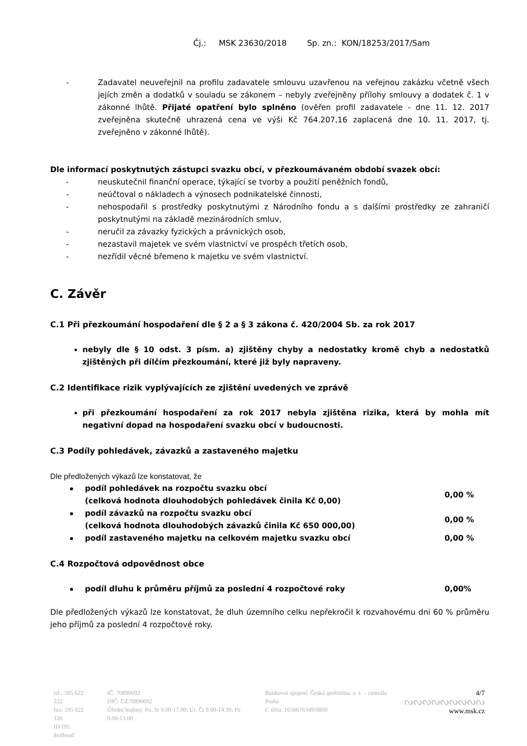Čj.: MSK 23630/2018 Sp. zn.: KON/18253/2017/Sam
- Zadavatel neuveřejnil na profilu zadavatele smlouvu uzavřenou na veřejnou zakázku včetně všech jejích změn a dodatků v souladu se zákonem – nebyly zveřejněny přílohy smlouvy a dodatek č. 1 v zákonné lhůtě. Přijaté opatření bylo splněno (ověřen profil zadavatele - dne 11. 12. 2017 zveřejněna skutečně uhrazená cena ve výši Kč 764.207,16 zaplacená dne 10. 11. 2017, tj. zveřejněno v zákonné lhůtě).
Dle informací poskytnutých zástupci svazku obcí, v přezkoumávaném období svazek obcí:
- neuskutečnil finanční operace, týkající se tvorby a použití peněžních fondů,
- neúčtoval o nákladech a výnosech podnikatelské činnosti,
- nehospodařil s prostředky poskytnutými z Národního fondu a s dalšími prostředky ze zahraničí poskytnutými na základě mezinárodních smluv,
- neručil za závazky fyzických a právnických osob,
- nezastavil majetek ve svém vlastnictví ve prospěch třetích osob,
- nezřídil věcné břemeno k majetku ve svém vlastnictví.
C. Závěr
C.1 Při přezkoumání hospodaření dle § 2 a § 3 zákona č. 420/2004 Sb. za rok 2017
nebyly dle § 10 odst. 3 písm. a) zjištěny chyby a nedostatky kromě chyb a nedostatků zjištěných při dílčím přezkoumání, které již byly napraveny.
C.2 Identifikace rizik vyplývajících ze zjištění uvedených ve zprávě
při přezkoumání hospodaření za rok 2017 nebyla zjištěna rizika, která by mohla mít negativní dopad na hospodaření svazku obcí v budoucnosti.
C.3 Podíly pohledávek, závazků a zastaveného majetku
Dle předložených výkazů lze konstatovat, že
podíl pohledávek na rozpočtu svazku obcí
(celková hodnota dlouhodobých pohledávek činila Kč 0,00)
0,00 %
podíl závazků na rozpočtu svazku obcí
(celková hodnota dlouhodobých závazků činila Kč 650 000,00)
0,00 %
podíl zastaveného majetku na celkovém majetku svazku obcí
0,00 %
C.4 Rozpočtová odpovědnost obce
podíl dluhu k průměru příjmů za poslední 4 rozpočtové roky
0,00%
Dle předložených výkazů lze konstatovat, že dluh územního celku nepřekročil k rozvahovému dni 60 % průměru jeho příjmů za poslední 4 rozpočtové roky.
| tel.: 595 622 222 fax: 595 622 126 ID DS: 8x6bxsd | IČ: 70890692 DIČ: CZ70890692 Úřední hodiny: Po, St 9.00-17.00; Út, Čt 9.00-14.30; Pá 9.00-13.00 | Bankovní spojení: Česká spořitelna, a. s. – centrála Praha č. účtu: 1650676349/0800 | 4/7 ᔓᔓᔓᔓᔓᔓᔓᔓᔓ www.msk.cz |